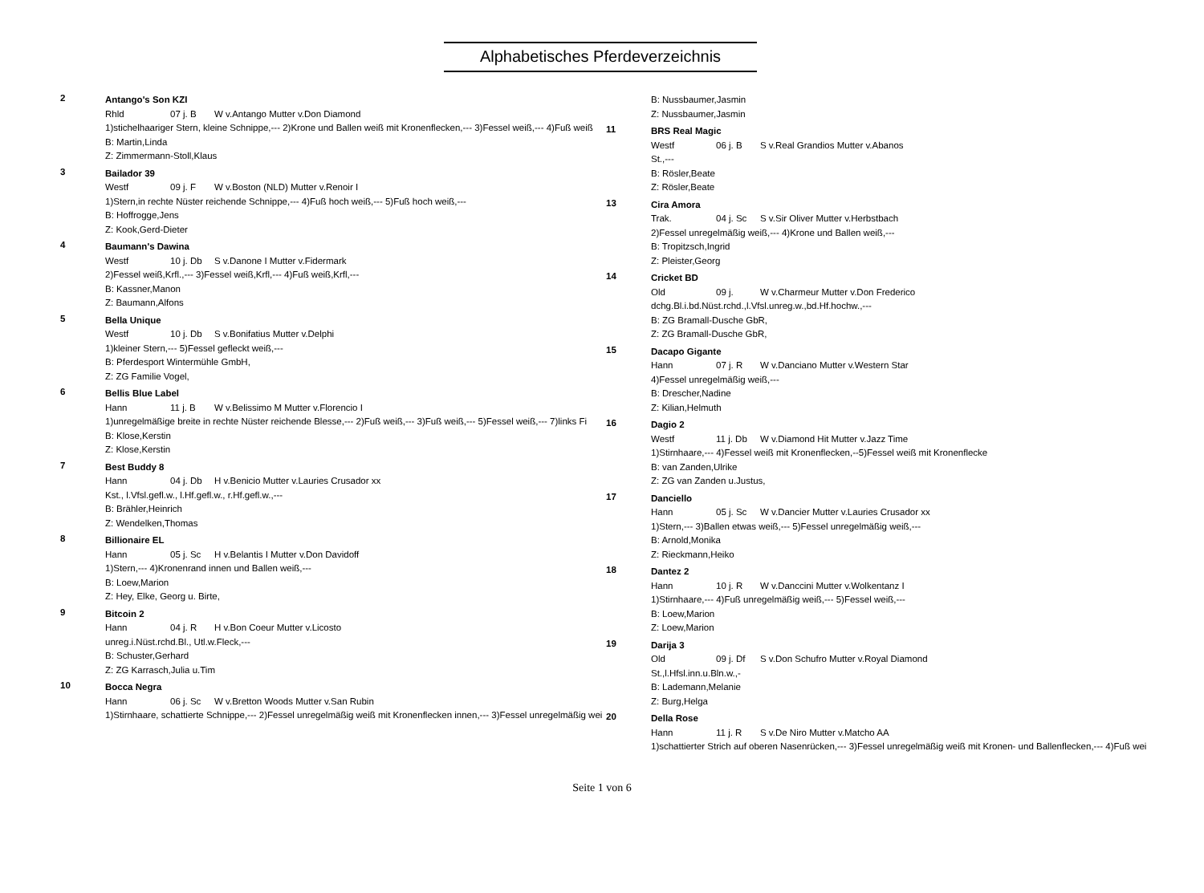Alphabetisches Pferdeverzeichnis
2
Antango's Son KZI
Rhld 07 j. B W v.Antango Mutter v.Don Diamond
1)stichelhaariger Stern, kleine Schnippe,--- 2)Krone und Ballen weiß mit Kronenflecken,--- 3)Fessel weiß,--- 4)Fuß weiß
B: Martin,Linda
Z: Zimmermann-Stoll,Klaus
3
Bailador 39
Westf 09 j. F W v.Boston (NLD) Mutter v.Renoir I
1)Stern,in rechte Nüster reichende Schnippe,--- 4)Fuß hoch weiß,--- 5)Fuß hoch weiß,---
B: Hoffrogge,Jens
Z: Kook,Gerd-Dieter
4
Baumann's Dawina
Westf 10 j. Db S v.Danone I Mutter v.Fidermark
2)Fessel weiß,Krfl.,--- 3)Fessel weiß,Krfl,--- 4)Fuß weiß,Krfl,---
B: Kassner,Manon
Z: Baumann,Alfons
5
Bella Unique
Westf 10 j. Db S v.Bonifatius Mutter v.Delphi
1)kleiner Stern,--- 5)Fessel gefleckt weiß,---
B: Pferdesport Wintermühle GmbH,
Z: ZG Familie Vogel,
6
Bellis Blue Label
Hann 11 j. B W v.Belissimo M Mutter v.Florencio I
1)unregelmäßige breite in rechte Nüster reichende Blesse,--- 2)Fuß weiß,--- 3)Fuß weiß,--- 5)Fessel weiß,--- 7)links Fi
B: Klose,Kerstin
Z: Klose,Kerstin
7
Best Buddy 8
Hann 04 j. Db H v.Benicio Mutter v.Lauries Crusador xx
Kst., l.Vfsl.gefl.w., l.Hf.gefl.w., r.Hf.gefl.w.,---
B: Brähler,Heinrich
Z: Wendelken,Thomas
8
Billionaire EL
Hann 05 j. Sc H v.Belantis I Mutter v.Don Davidoff
1)Stern,--- 4)Kronenrand innen und Ballen weiß,---
B: Loew,Marion
Z: Hey, Elke, Georg u. Birte,
9
Bitcoin 2
Hann 04 j. R H v.Bon Coeur Mutter v.Licosto
unreg.i.Nüst.rchd.Bl., Utl.w.Fleck,---
B: Schuster,Gerhard
Z: ZG Karrasch,Julia u.Tim
10
Bocca Negra
Hann 06 j. Sc W v.Bretton Woods Mutter v.San Rubin
1)Stirnhaare, schattierte Schnippe,--- 2)Fessel unregelmäßig weiß mit Kronenflecken innen,--- 3)Fessel unregelmäßig wei
B: Nussbaumer,Jasmin
Z: Nussbaumer,Jasmin
11
BRS Real Magic
Westf 06 j. B S v.Real Grandios Mutter v.Abanos
St.,---
B: Rösler,Beate
Z: Rösler,Beate
13
Cira Amora
Trak. 04 j. Sc S v.Sir Oliver Mutter v.Herbstbach
2)Fessel unregelmäßig weiß,--- 4)Krone und Ballen weiß,---
B: Tropitzsch,Ingrid
Z: Pleister,Georg
14
Cricket BD
Old 09 j. W v.Charmeur Mutter v.Don Frederico
dchg.Bl.i.bd.Nüst.rchd.,l.Vfsl.unreg.w.,bd.Hf.hochw.,---
B: ZG Bramall-Dusche GbR,
Z: ZG Bramall-Dusche GbR,
15
Dacapo Gigante
Hann 07 j. R W v.Danciano Mutter v.Western Star
4)Fessel unregelmäßig weiß,---
B: Drescher,Nadine
Z: Kilian,Helmuth
16
Dagio 2
Westf 11 j. Db W v.Diamond Hit Mutter v.Jazz Time
1)Stirnhaare,--- 4)Fessel weiß mit Kronenflecken,--5)Fessel weiß mit Kronenflecke
B: van Zanden,Ulrike
Z: ZG van Zanden u.Justus,
17
Danciello
Hann 05 j. Sc W v.Dancier Mutter v.Lauries Crusador xx
1)Stern,--- 3)Ballen etwas weiß,--- 5)Fessel unregelmäßig weiß,---
B: Arnold,Monika
Z: Rieckmann,Heiko
18
Dantez 2
Hann 10 j. R W v.Danccini Mutter v.Wolkentanz I
1)Stirnhaare,--- 4)Fuß unregelmäßig weiß,--- 5)Fessel weiß,---
B: Loew,Marion
Z: Loew,Marion
19
Darija 3
Old 09 j. Df S v.Don Schufro Mutter v.Royal Diamond
St.,l.Hfsl.inn.u.Bln.w.,-
B: Lademann,Melanie
Z: Burg,Helga
20
Della Rose
Hann 11 j. R S v.De Niro Mutter v.Matcho AA
1)schattierter Strich auf oberen Nasenrücken,--- 3)Fessel unregelmäßig weiß mit Kronen- und Ballenflecken,--- 4)Fuß wei
Seite 1 von 6